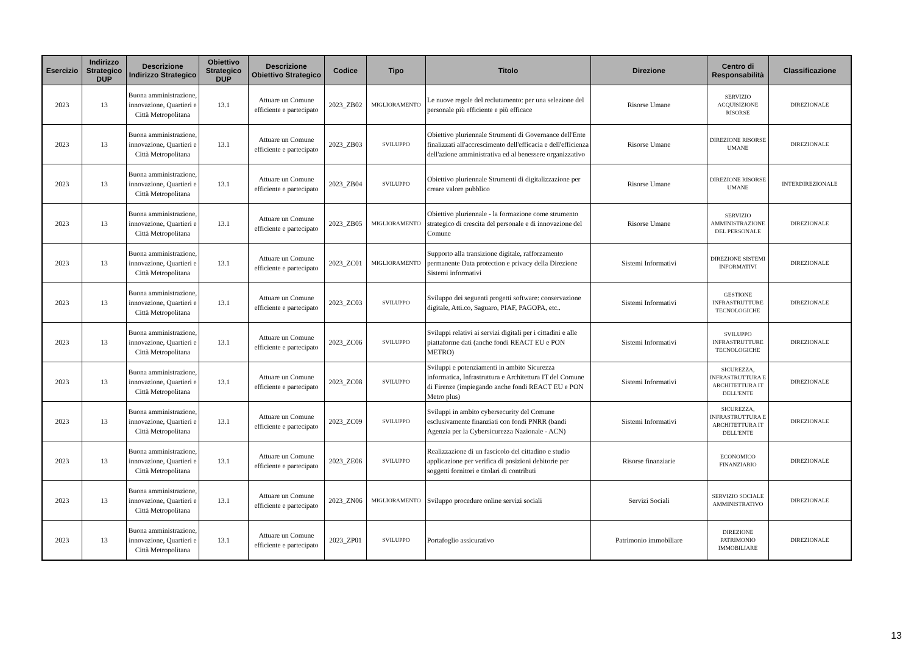| Esercizio | Indirizzo Strategico DUP | Descrizione Indirizzo Strategico | Obiettivo Strategico DUP | Descrizione Obiettivo Strategico | Codice | Tipo | Titolo | Direzione | Centro di Responsabilità | Classificazione |
| --- | --- | --- | --- | --- | --- | --- | --- | --- | --- | --- |
| 2023 | 13 | Buona amministrazione, innovazione, Quartieri e Città Metropolitana | 13.1 | Attuare un Comune efficiente e partecipato | 2023_ZB02 | MIGLIORAMENTO | Le nuove regole del reclutamento: per una selezione del personale più efficiente e più efficace | Risorse Umane | SERVIZIO ACQUISIZIONE RISORSE | DIREZIONALE |
| 2023 | 13 | Buona amministrazione, innovazione, Quartieri e Città Metropolitana | 13.1 | Attuare un Comune efficiente e partecipato | 2023_ZB03 | SVILUPPO | Obiettivo pluriennale Strumenti di Governance dell'Ente finalizzati all'accrescimento dell'efficacia e dell'efficienza dell'azione amministrativa ed al benessere organizzativo | Risorse Umane | DIREZIONE RISORSE UMANE | DIREZIONALE |
| 2023 | 13 | Buona amministrazione, innovazione, Quartieri e Città Metropolitana | 13.1 | Attuare un Comune efficiente e partecipato | 2023_ZB04 | SVILUPPO | Obiettivo pluriennale Strumenti di digitalizzazione per creare valore pubblico | Risorse Umane | DIREZIONE RISORSE UMANE | INTERDIREZIONALE |
| 2023 | 13 | Buona amministrazione, innovazione, Quartieri e Città Metropolitana | 13.1 | Attuare un Comune efficiente e partecipato | 2023_ZB05 | MIGLIORAMENTO | Obiettivo pluriennale - la formazione come strumento strategico di crescita del personale e di innovazione del Comune | Risorse Umane | SERVIZIO AMMINISTRAZIONE DEL PERSONALE | DIREZIONALE |
| 2023 | 13 | Buona amministrazione, innovazione, Quartieri e Città Metropolitana | 13.1 | Attuare un Comune efficiente e partecipato | 2023_ZC01 | MIGLIORAMENTO | Supporto alla transizione digitale, rafforzamento permanente Data protection e privacy della Direzione Sistemi informativi | Sistemi Informativi | DIREZIONE SISTEMI INFORMATIVI | DIREZIONALE |
| 2023 | 13 | Buona amministrazione, innovazione, Quartieri e Città Metropolitana | 13.1 | Attuare un Comune efficiente e partecipato | 2023_ZC03 | SVILUPPO | Sviluppo dei seguenti progetti software: conservazione digitale, Atti.co, Saguaro, PIAF, PAGOPA, etc.. | Sistemi Informativi | GESTIONE INFRASTRUTTURE TECNOLOGICHE | DIREZIONALE |
| 2023 | 13 | Buona amministrazione, innovazione, Quartieri e Città Metropolitana | 13.1 | Attuare un Comune efficiente e partecipato | 2023_ZC06 | SVILUPPO | Sviluppi relativi ai servizi digitali per i cittadini e alle piattaforme dati (anche fondi REACT EU e PON METRO) | Sistemi Informativi | SVILUPPO INFRASTRUTTURE TECNOLOGICHE | DIREZIONALE |
| 2023 | 13 | Buona amministrazione, innovazione, Quartieri e Città Metropolitana | 13.1 | Attuare un Comune efficiente e partecipato | 2023_ZC08 | SVILUPPO | Sviluppi e potenziamenti in ambito Sicurezza informatica, Infrastruttura e Architettura IT del Comune di Firenze (impiegando anche fondi REACT EU e PON Metro plus) | Sistemi Informativi | SICUREZZA, INFRASTRUTTURA E ARCHITETTURA IT DELL'ENTE | DIREZIONALE |
| 2023 | 13 | Buona amministrazione, innovazione, Quartieri e Città Metropolitana | 13.1 | Attuare un Comune efficiente e partecipato | 2023_ZC09 | SVILUPPO | Sviluppi in ambito cybersecurity del Comune esclusivamente finanziati con fondi PNRR (bandi Agenzia per la Cybersicurezza Nazionale - ACN) | Sistemi Informativi | SICUREZZA, INFRASTRUTTURA E ARCHITETTURA IT DELL'ENTE | DIREZIONALE |
| 2023 | 13 | Buona amministrazione, innovazione, Quartieri e Città Metropolitana | 13.1 | Attuare un Comune efficiente e partecipato | 2023_ZE06 | SVILUPPO | Realizzazione di un fascicolo del cittadino e studio applicazione per verifica di posizioni debitorie per soggetti fornitori e titolari di contributi | Risorse finanziarie | ECONOMICO FINANZIARIO | DIREZIONALE |
| 2023 | 13 | Buona amministrazione, innovazione, Quartieri e Città Metropolitana | 13.1 | Attuare un Comune efficiente e partecipato | 2023_ZN06 | MIGLIORAMENTO | Sviluppo procedure online servizi sociali | Servizi Sociali | SERVIZIO SOCIALE AMMINISTRATIVO | DIREZIONALE |
| 2023 | 13 | Buona amministrazione, innovazione, Quartieri e Città Metropolitana | 13.1 | Attuare un Comune efficiente e partecipato | 2023_ZP01 | SVILUPPO | Portafoglio assicurativo | Patrimonio immobiliare | DIREZIONE PATRIMONIO IMMOBILIARE | DIREZIONALE |
13